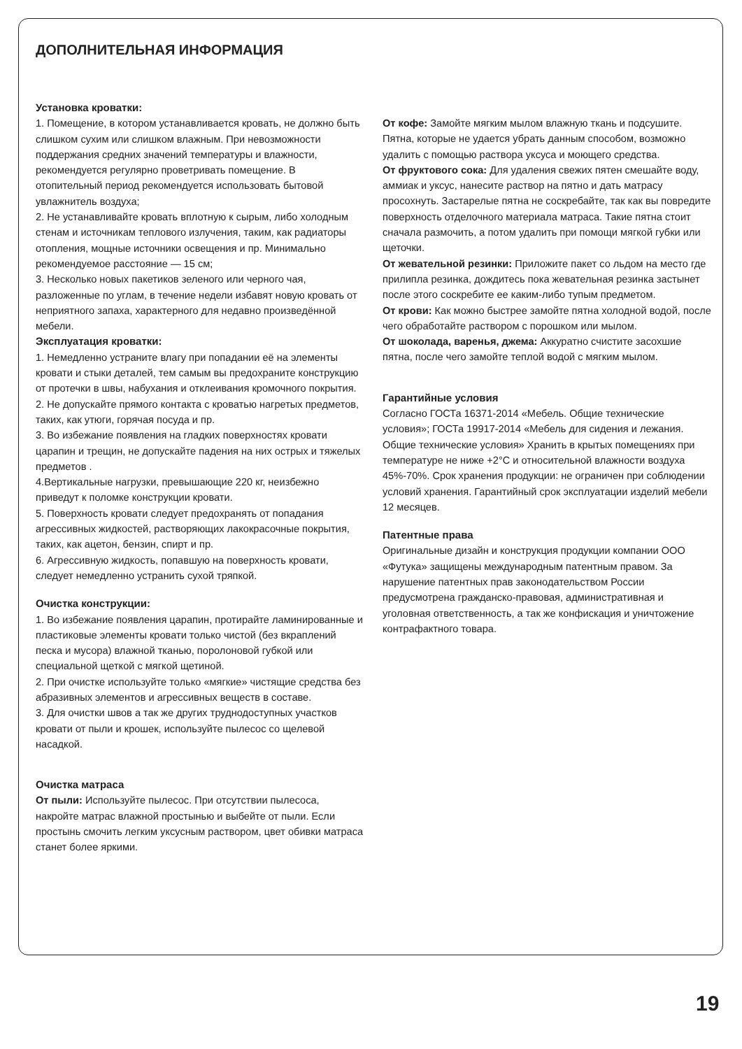ДОПОЛНИТЕЛЬНАЯ ИНФОРМАЦИЯ
Установка кроватки:
1. Помещение, в котором устанавливается кровать, не должно быть слишком сухим или слишком влажным. При невозможности поддержания средних значений температуры и влажности, рекомендуется регулярно проветривать помещение. В отопительный период рекомендуется использовать бытовой увлажнитель воздуха;
2. Не устанавливайте кровать вплотную к сырым, либо холодным стенам и источникам теплового излучения, таким, как радиаторы отопления, мощные источники освещения и пр. Минимально рекомендуемое расстояние — 15 см;
3. Несколько новых пакетиков зеленого или черного чая, разложенные по углам, в течение недели избавят новую кровать от неприятного запаха, характерного для недавно произведённой мебели.
Эксплуатация кроватки:
1. Немедленно устраните влагу при попадании её на элементы кровати и стыки деталей, тем самым вы предохраните конструкцию от протечки в швы, набухания и отклеивания кромочного покрытия.
2. Не допускайте прямого контакта с кроватью нагретых предметов, таких, как утюги, горячая посуда и пр.
3. Во избежание появления на гладких поверхностях кровати царапин и трещин, не допускайте падения на них острых и тяжелых предметов .
4.Вертикальные нагрузки, превышающие 220 кг, неизбежно приведут к поломке конструкции кровати.
5. Поверхность кровати следует предохранять от попадания агрессивных жидкостей, растворяющих лакокрасочные покрытия, таких, как ацетон, бензин, спирт и пр.
6. Агрессивную жидкость, попавшую на поверхность кровати, следует немедленно устранить сухой тряпкой.
Очистка конструкции:
1. Во избежание появления царапин, протирайте ламинированные и пластиковые элементы кровати только чистой (без вкраплений песка и мусора) влажной тканью, поролоновой губкой или специальной щеткой с мягкой щетиной.
2. При очистке используйте только «мягкие» чистящие средства без абразивных элементов и агрессивных веществ в составе.
3. Для очистки швов а так же других труднодоступных участков кровати от пыли и крошек, используйте пылесос со щелевой насадкой.
Очистка матраса
От пыли: Используйте пылесос. При отсутствии пылесоса, накройте матрас влажной простынью и выбейте от пыли. Если простынь смочить легким уксусным раствором, цвет обивки матраса станет более яркими.
От кофе: Замойте мягким мылом влажную ткань и подсушите. Пятна, которые не удается убрать данным способом, возможно удалить с помощью раствора уксуса и моющего средства.
От фруктового сока: Для удаления свежих пятен смешайте воду, аммиак и уксус, нанесите раствор на пятно и дать матрасу просохнуть. Застарелые пятна не соскребайте, так как вы повредите поверхность отделочного материала матраса. Такие пятна стоит сначала размочить, а потом удалить при помощи мягкой губки или щеточки.
От жевательной резинки: Приложите пакет со льдом на место где прилипла резинка, дождитесь пока жевательная резинка застынет после этого соскребите ее каким-либо тупым предметом.
От крови: Как можно быстрее замойте пятна холодной водой, после чего обработайте раствором с порошком или мылом.
От шоколада, варенья, джема: Аккуратно счистите засохшие пятна, после чего замойте теплой водой с мягким мылом.
Гарантийные условия
Согласно ГОСТа 16371-2014 «Мебель. Общие технические условия»; ГОСТа 19917-2014 «Мебель для сидения и лежания. Общие технические условия» Хранить в крытых помещениях при температуре не ниже +2°С и относительной влажности воздуха 45%-70%. Срок хранения продукции: не ограничен при соблюдении условий хранения. Гарантийный срок эксплуатации изделий мебели 12 месяцев.
Патентные права
Оригинальные дизайн и конструкция продукции компании ООО «Футука» защищены международным патентным правом. За нарушение патентных прав законодательством России предусмотрена гражданско-правовая, административная и уголовная ответственность, а так же конфискация и уничтожение контрафактного товара.
19